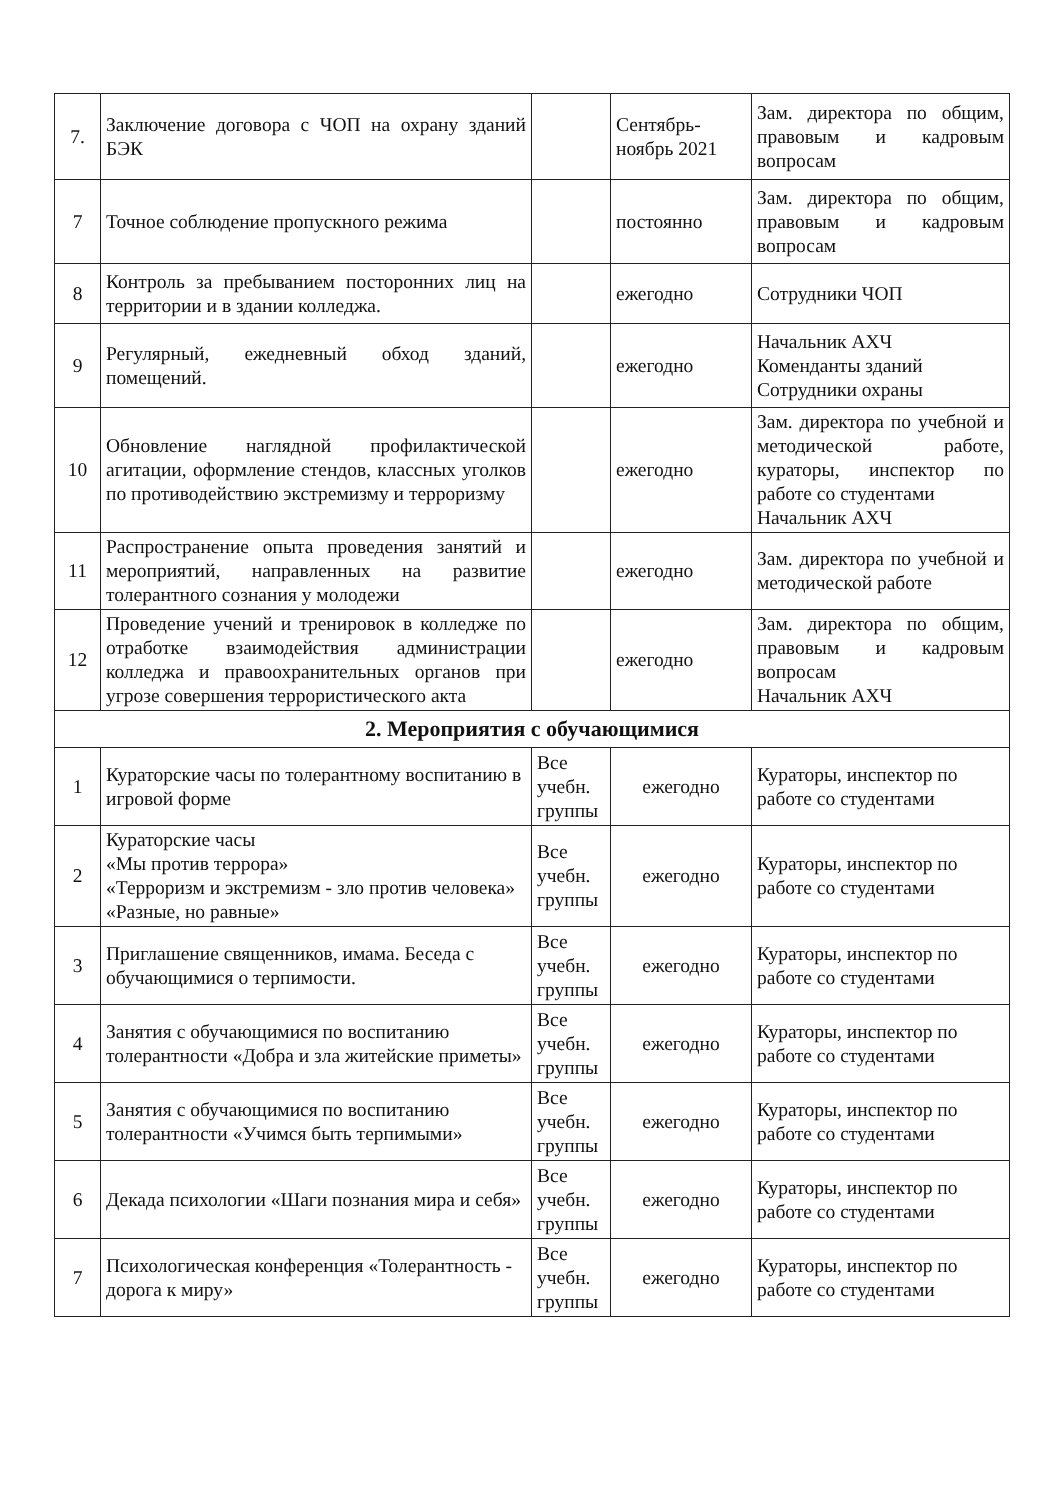| 7. | Заключение договора с ЧОП на охрану зданий БЭК | | Сентябрь-ноябрь 2021 | Зам. директора по общим, правовым и кадровым вопросам |
| 7 | Точное соблюдение пропускного режима | | постоянно | Зам. директора по общим, правовым и кадровым вопросам |
| 8 | Контроль за пребыванием посторонних лиц на территории и в здании колледжа. | | ежегодно | Сотрудники ЧОП |
| 9 | Регулярный, ежедневный обход зданий, помещений. | | ежегодно | Начальник АХЧ Коменданты зданий Сотрудники охраны |
| 10 | Обновление наглядной профилактической агитации, оформление стендов, классных уголков по противодействию экстремизму и терроризму | | ежегодно | Зам. директора по учебной и методической работе, кураторы, инспектор по работе со студентами Начальник АХЧ |
| 11 | Распространение опыта проведения занятий и мероприятий, направленных на развитие толерантного сознания у молодежи | | ежегодно | Зам. директора по учебной и методической работе |
| 12 | Проведение учений и тренировок в колледже по отработке взаимодействия администрации колледжа и правоохранительных органов при угрозе совершения террористического акта | | ежегодно | Зам. директора по общим, правовым и кадровым вопросам Начальник АХЧ |
| 2. Мероприятия с обучающимися | | | | |
| 1 | Кураторские часы по толерантному воспитанию в игровой форме | Все учебн. группы | ежегодно | Кураторы, инспектор по работе со студентами |
| 2 | Кураторские часы «Мы против террора» «Терроризм и экстремизм - зло против человека» «Разные, но равные» | Все учебн. группы | ежегодно | Кураторы, инспектор по работе со студентами |
| 3 | Приглашение священников, имама. Беседа с обучающимися о терпимости. | Все учебн. группы | ежегодно | Кураторы, инспектор по работе со студентами |
| 4 | Занятия с обучающимися по воспитанию толерантности «Добра и зла житейские приметы» | Все учебн. группы | ежегодно | Кураторы, инспектор по работе со студентами |
| 5 | Занятия с обучающимися по воспитанию толерантности «Учимся быть терпимыми» | Все учебн. группы | ежегодно | Кураторы, инспектор по работе со студентами |
| 6 | Декада психологии «Шаги познания мира и себя» | Все учебн. группы | ежегодно | Кураторы, инспектор по работе со студентами |
| 7 | Психологическая конференция «Толерантность - дорога к миру» | Все учебн. группы | ежегодно | Кураторы, инспектор по работе со студентами |